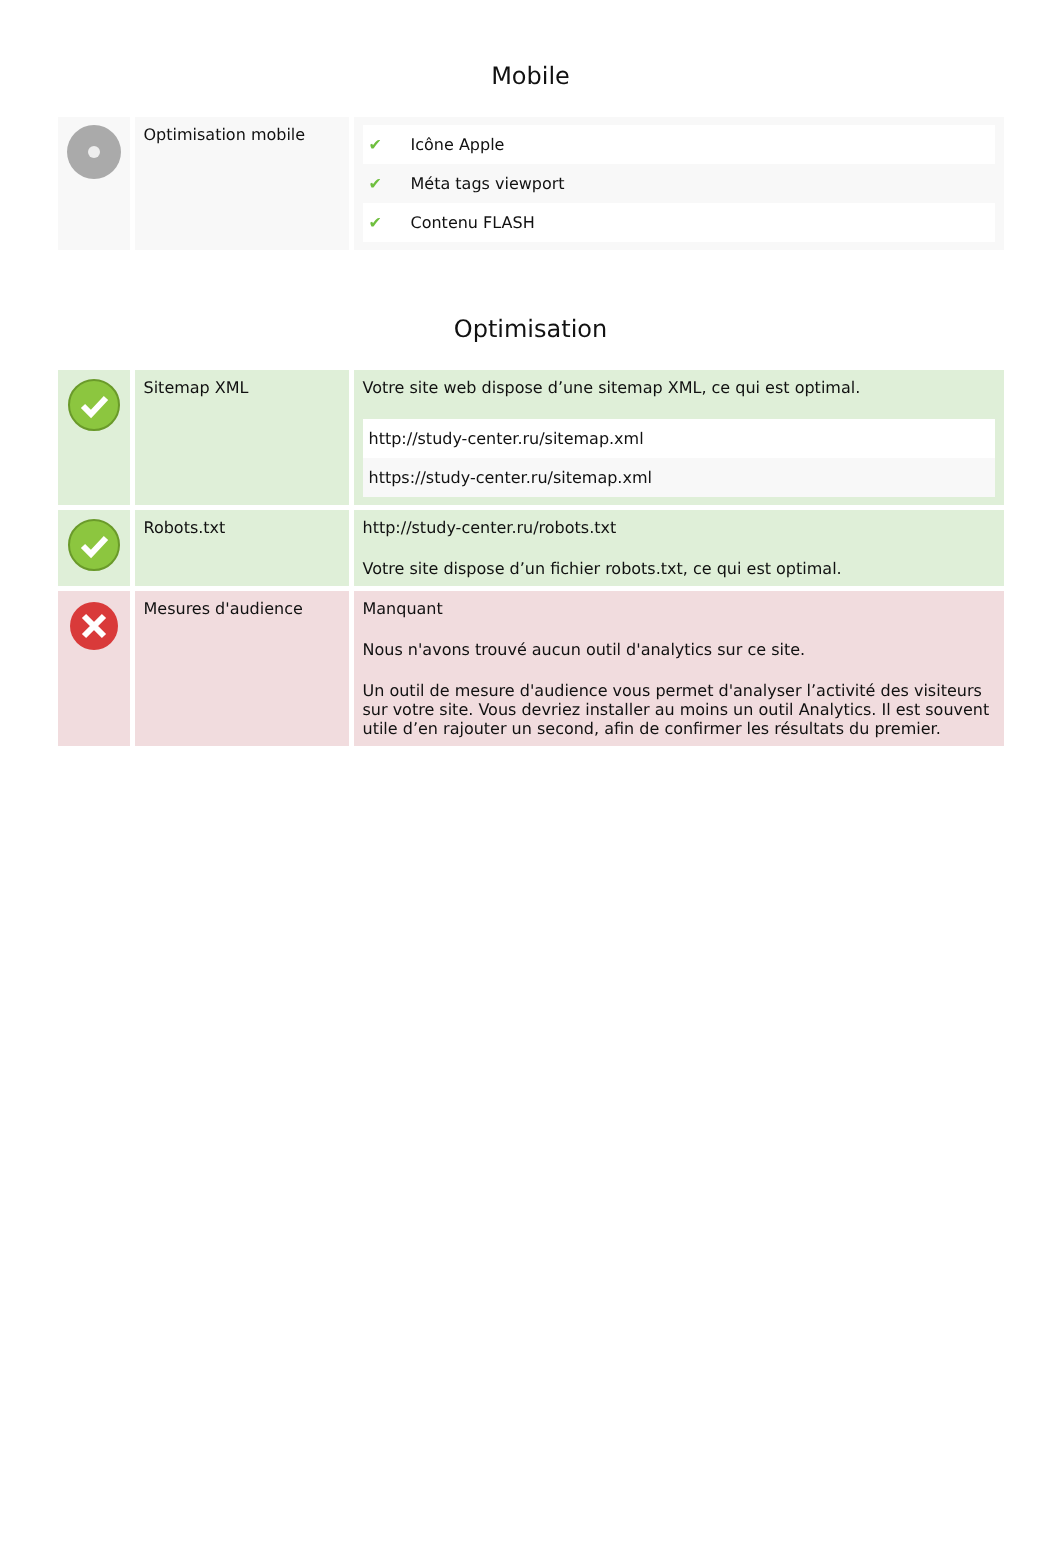Mobile
| | Optimisation mobile | / ✔ / Icône Apple / / ✔ / Méta tags viewport / / ✔ / Contenu FLASH / |
Optimisation
| | Sitemap XML | Votre site web dispose d’une sitemap XML, ce qui est optimal. / http://study-center.ru/sitemap.xml / / https://study-center.ru/sitemap.xml / |
| | Robots.txt | http://study-center.ru/robots.txt Votre site dispose d’un fichier robots.txt, ce qui est optimal. |
| | Mesures d'audience | Manquant Nous n'avons trouvé aucun outil d'analytics sur ce site. Un outil de mesure d'audience vous permet d'analyser l’activité des visiteurs sur votre site. Vous devriez installer au moins un outil Analytics. Il est souvent utile d’en rajouter un second, afin de confirmer les résultats du premier. |